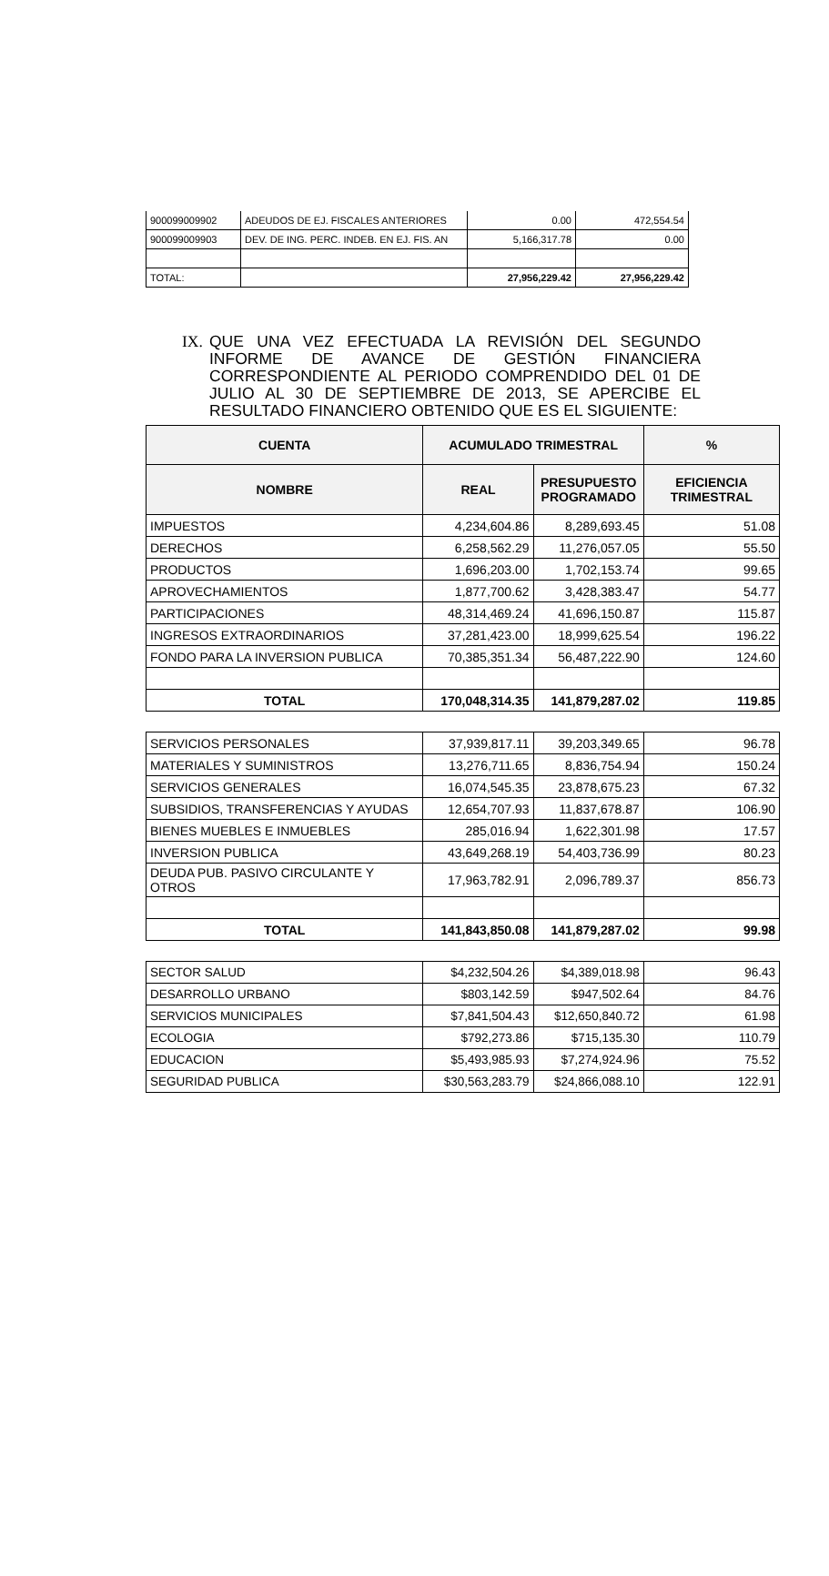| 900099009902 | ADEUDOS DE EJ. FISCALES ANTERIORES | 0.00 | 472,554.54 |
| 900099009903 | DEV. DE ING. PERC. INDEB. EN EJ. FIS. AN | 5,166,317.78 | 0.00 |
| TOTAL: | | 27,956,229.42 | 27,956,229.42 |
IX. QUE UNA VEZ EFECTUADA LA REVISIÓN DEL SEGUNDO INFORME DE AVANCE DE GESTIÓN FINANCIERA CORRESPONDIENTE AL PERIODO COMPRENDIDO DEL 01 DE JULIO AL 30 DE SEPTIEMBRE DE 2013, SE APERCIBE EL RESULTADO FINANCIERO OBTENIDO QUE ES EL SIGUIENTE:
| CUENTA | ACUMULADO TRIMESTRAL | | % |
| --- | --- | --- | --- |
| NOMBRE | REAL | PRESUPUESTO PROGRAMADO | EFICIENCIA TRIMESTRAL |
| IMPUESTOS | 4,234,604.86 | 8,289,693.45 | 51.08 |
| DERECHOS | 6,258,562.29 | 11,276,057.05 | 55.50 |
| PRODUCTOS | 1,696,203.00 | 1,702,153.74 | 99.65 |
| APROVECHAMIENTOS | 1,877,700.62 | 3,428,383.47 | 54.77 |
| PARTICIPACIONES | 48,314,469.24 | 41,696,150.87 | 115.87 |
| INGRESOS EXTRAORDINARIOS | 37,281,423.00 | 18,999,625.54 | 196.22 |
| FONDO PARA LA INVERSION PUBLICA | 70,385,351.34 | 56,487,222.90 | 124.60 |
| TOTAL | 170,048,314.35 | 141,879,287.02 | 119.85 |
| SERVICIOS PERSONALES | 37,939,817.11 | 39,203,349.65 | 96.78 |
| MATERIALES Y SUMINISTROS | 13,276,711.65 | 8,836,754.94 | 150.24 |
| SERVICIOS GENERALES | 16,074,545.35 | 23,878,675.23 | 67.32 |
| SUBSIDIOS, TRANSFERENCIAS Y AYUDAS | 12,654,707.93 | 11,837,678.87 | 106.90 |
| BIENES MUEBLES E INMUEBLES | 285,016.94 | 1,622,301.98 | 17.57 |
| INVERSION PUBLICA | 43,649,268.19 | 54,403,736.99 | 80.23 |
| DEUDA PUB. PASIVO CIRCULANTE Y OTROS | 17,963,782.91 | 2,096,789.37 | 856.73 |
| TOTAL | 141,843,850.08 | 141,879,287.02 | 99.98 |
| SECTOR SALUD | $4,232,504.26 | $4,389,018.98 | 96.43 |
| DESARROLLO URBANO | $803,142.59 | $947,502.64 | 84.76 |
| SERVICIOS MUNICIPALES | $7,841,504.43 | $12,650,840.72 | 61.98 |
| ECOLOGIA | $792,273.86 | $715,135.30 | 110.79 |
| EDUCACION | $5,493,985.93 | $7,274,924.96 | 75.52 |
| SEGURIDAD PUBLICA | $30,563,283.79 | $24,866,088.10 | 122.91 |